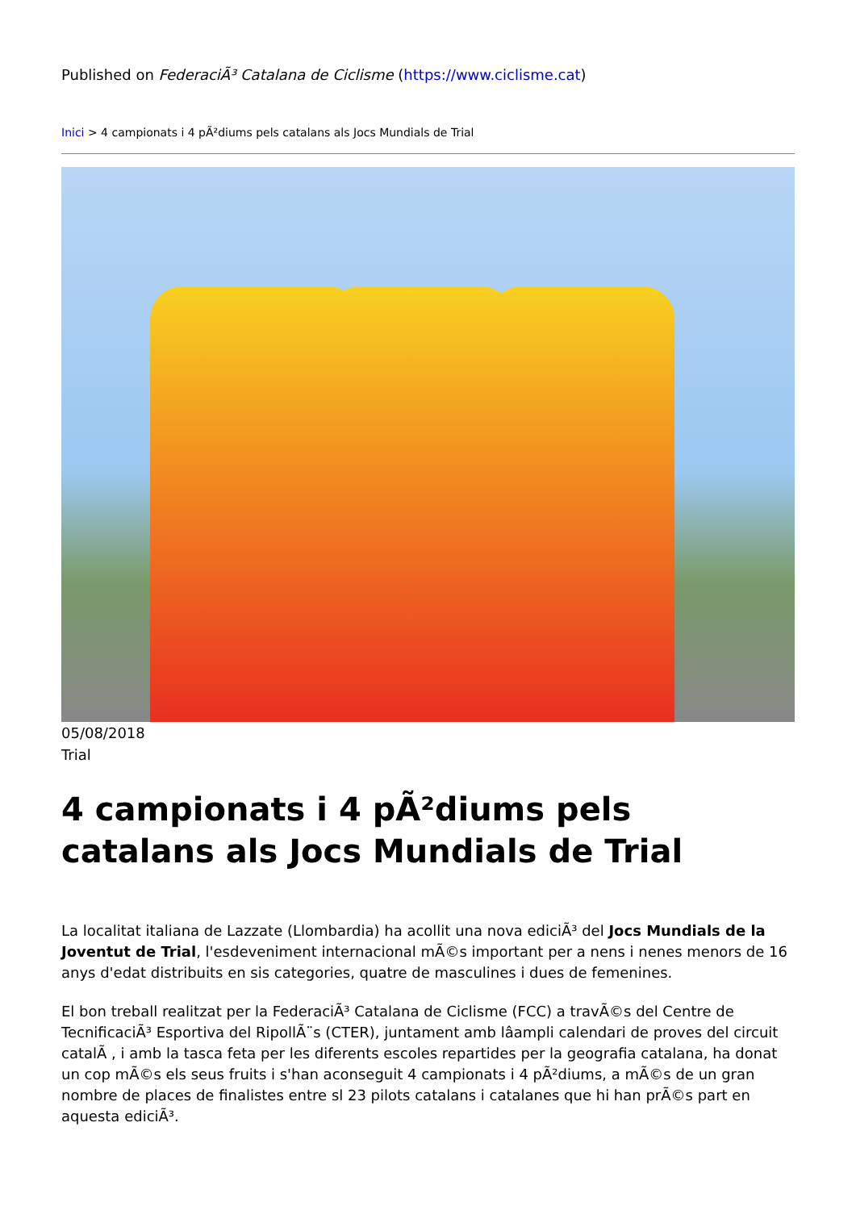Published on FederaciÃ³ Catalana de Ciclisme (https://www.ciclisme.cat)
Inici > 4 campionats i 4 pÃ²diums pels catalans als Jocs Mundials de Trial
05/08/2018
Trial
4 campionats i 4 pÃ²diums pels catalans als Jocs Mundials de Trial
La localitat italiana de Lazzate (Llombardia) ha acollit una nova ediciÃ³ del Jocs Mundials de la Joventut de Trial, l'esdeveniment internacional mÃ©s important per a nens i nenes menors de 16 anys d'edat distribuits en sis categories, quatre de masculines i dues de femenines.
El bon treball realitzat per la FederaciÃ³ Catalana de Ciclisme (FCC) a travÃ©s del Centre de TecnificaciÃ³ Esportiva del RipollÃ¨s (CTER), juntament amb lâampli calendari de proves del circuit catalÃ , i amb la tasca feta per les diferents escoles repartides per la geografia catalana, ha donat un cop mÃ©s els seus fruits i s'han aconseguit 4 campionats i 4 pÃ²diums, a mÃ©s de un gran nombre de places de finalistes entre sl 23 pilots catalans i catalanes que hi han prÃ©s part en aquesta ediciÃ³.